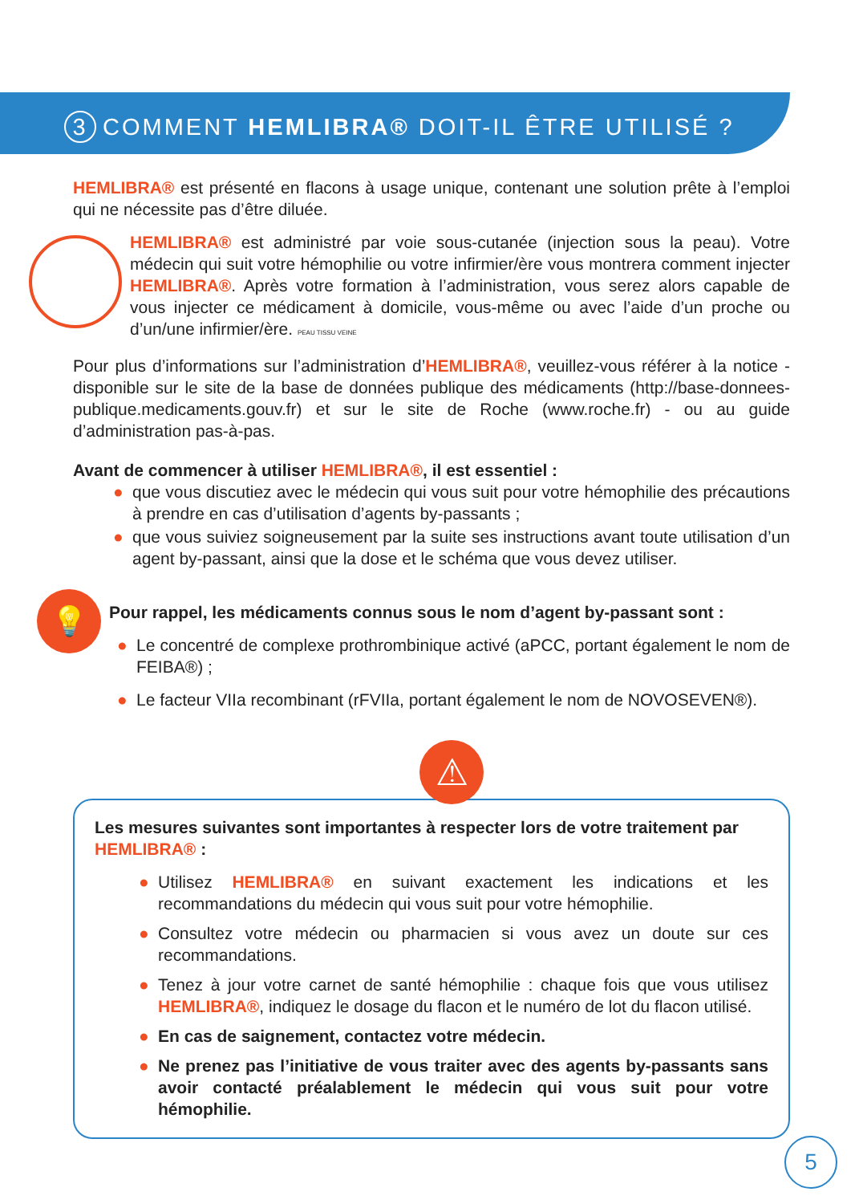3 COMMENT HEMLIBRA® DOIT-IL ÊTRE UTILISÉ ?
HEMLIBRA® est présenté en flacons à usage unique, contenant une solution prête à l’emploi qui ne nécessite pas d’être diluée.
HEMLIBRA® est administré par voie sous-cutanée (injection sous la peau). Votre médecin qui suit votre hémophilie ou votre infirmier/ère vous montrera comment injecter HEMLIBRA®. Après votre formation à l’administration, vous serez alors capable de vous injecter ce médicament à domicile, vous-même ou avec l’aide d’un proche ou d’un/une infirmier/ère. PEAU TISSU VEINE
Pour plus d’informations sur l’administration d’HEMLIBRA®, veuillez-vous référer à la notice - disponible sur le site de la base de données publique des médicaments (http://base-donnees-publique.medicaments.gouv.fr) et sur le site de Roche (www.roche.fr) - ou au guide d’administration pas-à-pas.
Avant de commencer à utiliser HEMLIBRA®, il est essentiel :
● que vous discutiez avec le médecin qui vous suit pour votre hémophilie des précautions à prendre en cas d’utilisation d’agents by-passants ;
● que vous suiviez soigneusement par la suite ses instructions avant toute utilisation d’un agent by-passant, ainsi que la dose et le schéma que vous devez utiliser.
💡
Pour rappel, les médicaments connus sous le nom d’agent by-passant sont :
● Le concentré de complexe prothrombinique activé (aPCC, portant également le nom de FEIBA®) ;
● Le facteur VIIa recombinant (rFVIIa, portant également le nom de NOVOSEVEN®).
⚠
Les mesures suivantes sont importantes à respecter lors de votre traitement par HEMLIBRA® :
● Utilisez HEMLIBRA® en suivant exactement les indications et les recommandations du médecin qui vous suit pour votre hémophilie.
● Consultez votre médecin ou pharmacien si vous avez un doute sur ces recommandations.
● Tenez à jour votre carnet de santé hémophilie : chaque fois que vous utilisez HEMLIBRA®, indiquez le dosage du flacon et le numéro de lot du flacon utilisé.
● En cas de saignement, contactez votre médecin.
● Ne prenez pas l’initiative de vous traiter avec des agents by-passants sans avoir contacté préalablement le médecin qui vous suit pour votre hémophilie.
5